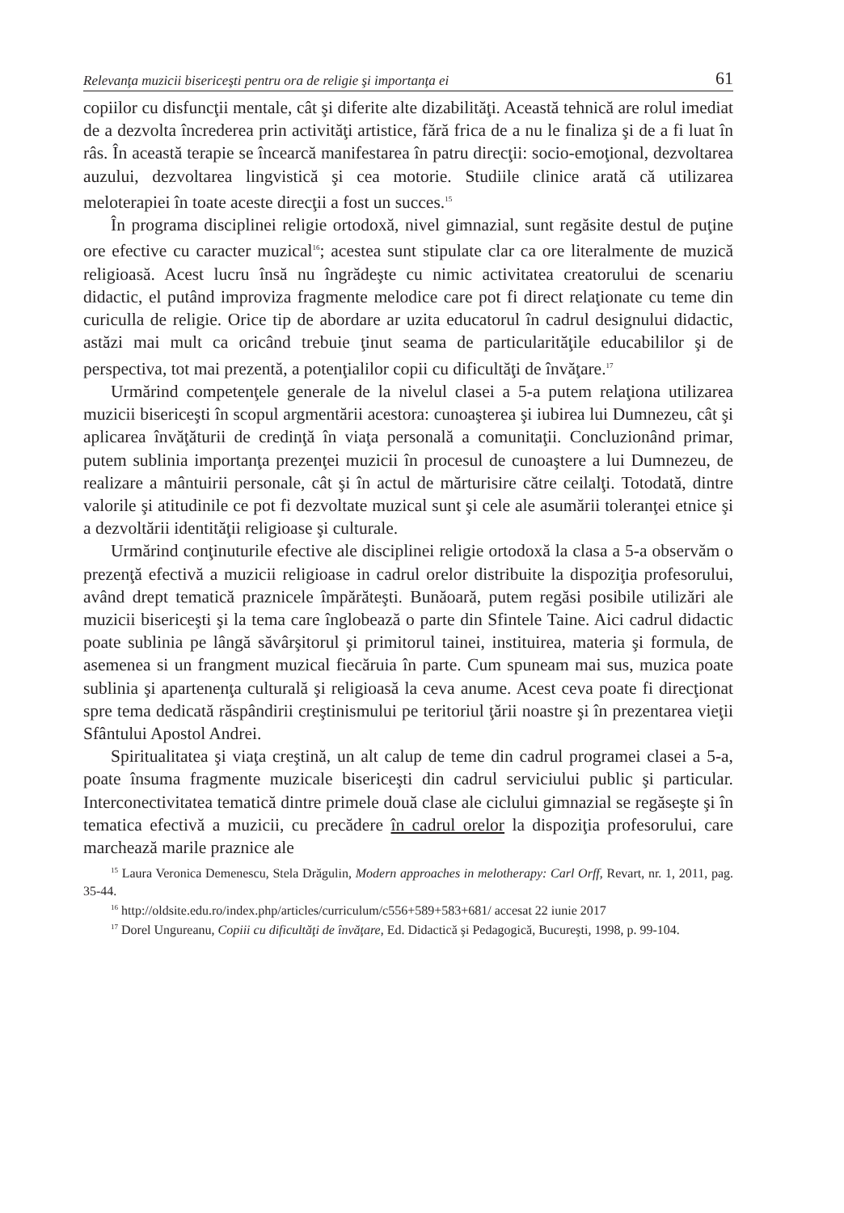Relevanţa muzicii bisericeşti pentru ora de religie şi importanţa ei 61
copiilor cu disfuncţii mentale, cât şi diferite alte dizabilităţi. Această tehnică are rolul imediat de a dezvolta încrederea prin activităţi artistice, fără frica de a nu le finaliza şi de a fi luat în râs. În această terapie se încearcă manifestarea în patru direcţii: socio-emoţional, dezvoltarea auzului, dezvoltarea lingvistică şi cea motorie. Studiile clinice arată că utilizarea meloterapiei în toate aceste direcţii a fost un succes.<sup>15</sup>
În programa disciplinei religie ortodoxă, nivel gimnazial, sunt regăsite destul de puţine ore efective cu caracter muzical<sup>16</sup>; acestea sunt stipulate clar ca ore literalmente de muzică religioasă. Acest lucru însă nu îngrădeşte cu nimic activitatea creatorului de scenariu didactic, el putând improviza fragmente melodice care pot fi direct relaţionate cu teme din curiculla de religie. Orice tip de abordare ar uzita educatorul în cadrul designului didactic, astăzi mai mult ca oricând trebuie ţinut seama de particularităţile educabililor şi de perspectiva, tot mai prezentă, a potenţialilor copii cu dificultăţi de învăţare.<sup>17</sup>
Urmărind competenţele generale de la nivelul clasei a 5-a putem relaţiona utilizarea muzicii bisericeşti în scopul argmentării acestora: cunoaşterea şi iubirea lui Dumnezeu, cât şi aplicarea învăţăturii de credinţă în viaţa personală a comunitaţii. Concluzionând primar, putem sublinia importanţa prezenţei muzicii în procesul de cunoaştere a lui Dumnezeu, de realizare a mântuirii personale, cât şi în actul de mărturisire către ceilalţi. Totodată, dintre valorile şi atitudinile ce pot fi dezvoltate muzical sunt şi cele ale asumării toleranţei etnice şi a dezvoltării identităţii religioase şi culturale.
Urmărind conţinuturile efective ale disciplinei religie ortodoxă la clasa a 5-a observăm o prezenţă efectivă a muzicii religioase in cadrul orelor distribuite la dispoziţia profesorului, având drept tematică praznicele împărăteşti. Bunăoară, putem regăsi posibile utilizări ale muzicii bisericeşti şi la tema care înglobează o parte din Sfintele Taine. Aici cadrul didactic poate sublinia pe lângă săvârşitorul şi primitorul tainei, instituirea, materia şi formula, de asemenea si un frangment muzical fiecăruia în parte. Cum spuneam mai sus, muzica poate sublinia şi apartenenţa culturală şi religioasă la ceva anume. Acest ceva poate fi direcţionat spre tema dedicată răspândirii creştinismului pe teritoriul ţării noastre şi în prezentarea vieţii Sfântului Apostol Andrei.
Spiritualitatea şi viaţa creştină, un alt calup de teme din cadrul programei clasei a 5-a, poate însuma fragmente muzicale bisericeşti din cadrul serviciului public şi particular. Interconectivitatea tematică dintre primele două clase ale ciclului gimnazial se regăseşte şi în tematica efectivă a muzicii, cu precădere în cadrul orelor la dispoziţia profesorului, care marchează marile praznice ale
<sup>15</sup> Laura Veronica Demenescu, Stela Drăgulin, Modern approaches in melotherapy: Carl Orff, Revart, nr. 1, 2011, pag. 35-44.
<sup>16</sup> http://oldsite.edu.ro/index.php/articles/curriculum/c556+589+583+681/ accesat 22 iunie 2017
<sup>17</sup> Dorel Ungureanu, Copiii cu dificultăţi de învăţare, Ed. Didactică şi Pedagogică, Bucureşti, 1998, p. 99-104.